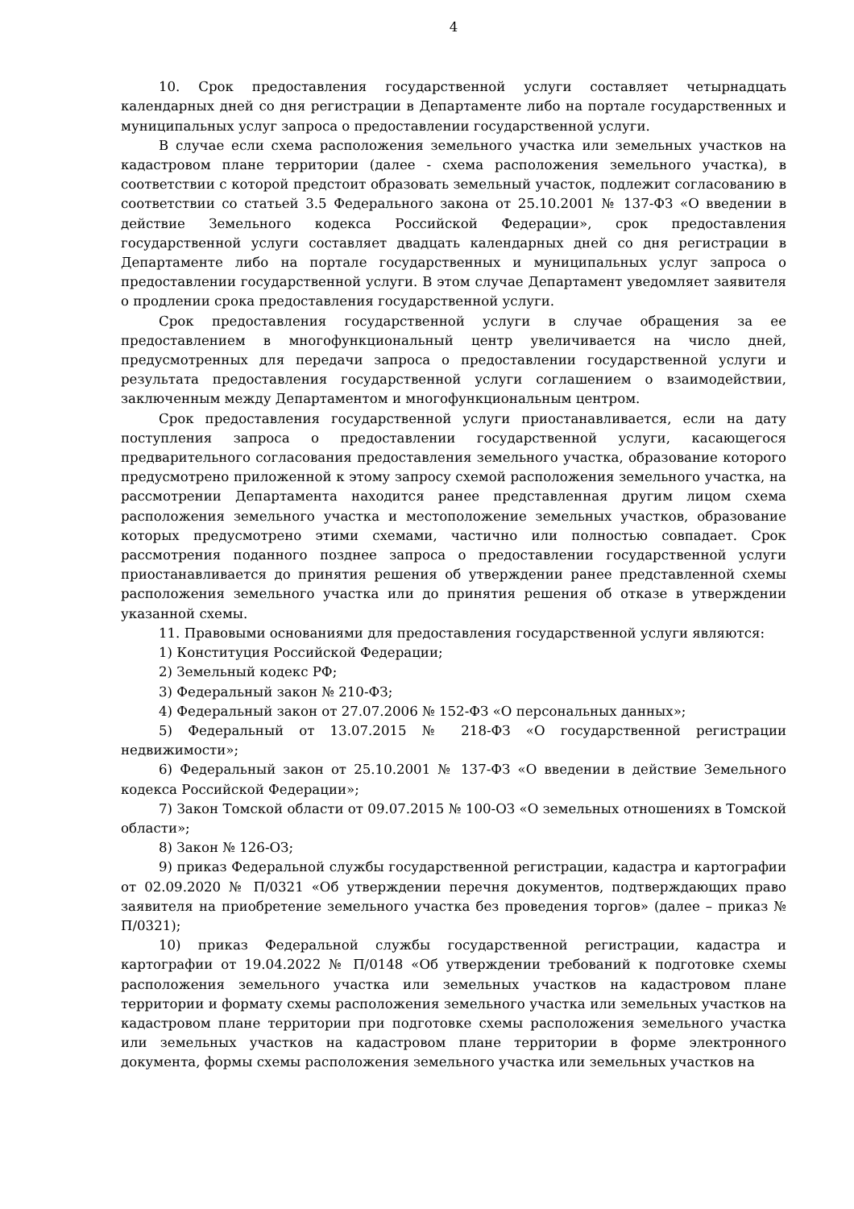4
10. Срок предоставления государственной услуги составляет четырнадцать календарных дней со дня регистрации в Департаменте либо на портале государственных и муниципальных услуг запроса о предоставлении государственной услуги.
В случае если схема расположения земельного участка или земельных участков на кадастровом плане территории (далее - схема расположения земельного участка), в соответствии с которой предстоит образовать земельный участок, подлежит согласованию в соответствии со статьей 3.5 Федерального закона от 25.10.2001 № 137-ФЗ «О введении в действие Земельного кодекса Российской Федерации», срок предоставления государственной услуги составляет двадцать календарных дней со дня регистрации в Департаменте либо на портале государственных и муниципальных услуг запроса о предоставлении государственной услуги. В этом случае Департамент уведомляет заявителя о продлении срока предоставления государственной услуги.
Срок предоставления государственной услуги в случае обращения за ее предоставлением в многофункциональный центр увеличивается на число дней, предусмотренных для передачи запроса о предоставлении государственной услуги и результата предоставления государственной услуги соглашением о взаимодействии, заключенным между Департаментом и многофункциональным центром.
Срок предоставления государственной услуги приостанавливается, если на дату поступления запроса о предоставлении государственной услуги, касающегося предварительного согласования предоставления земельного участка, образование которого предусмотрено приложенной к этому запросу схемой расположения земельного участка, на рассмотрении Департамента находится ранее представленная другим лицом схема расположения земельного участка и местоположение земельных участков, образование которых предусмотрено этими схемами, частично или полностью совпадает. Срок рассмотрения поданного позднее запроса о предоставлении государственной услуги приостанавливается до принятия решения об утверждении ранее представленной схемы расположения земельного участка или до принятия решения об отказе в утверждении указанной схемы.
11. Правовыми основаниями для предоставления государственной услуги являются:
1) Конституция Российской Федерации;
2) Земельный кодекс РФ;
3) Федеральный закон № 210-ФЗ;
4) Федеральный закон от 27.07.2006 № 152-ФЗ «О персональных данных»;
5) Федеральный от 13.07.2015 № 218-ФЗ «О государственной регистрации недвижимости»;
6) Федеральный закон от 25.10.2001 № 137-ФЗ «О введении в действие Земельного кодекса Российской Федерации»;
7) Закон Томской области от 09.07.2015 № 100-ОЗ «О земельных отношениях в Томской области»;
8) Закон № 126-ОЗ;
9) приказ Федеральной службы государственной регистрации, кадастра и картографии от 02.09.2020 № П/0321 «Об утверждении перечня документов, подтверждающих право заявителя на приобретение земельного участка без проведения торгов» (далее – приказ № П/0321);
10) приказ Федеральной службы государственной регистрации, кадастра и картографии от 19.04.2022 № П/0148 «Об утверждении требований к подготовке схемы расположения земельного участка или земельных участков на кадастровом плане территории и формату схемы расположения земельного участка или земельных участков на кадастровом плане территории при подготовке схемы расположения земельного участка или земельных участков на кадастровом плане территории в форме электронного документа, формы схемы расположения земельного участка или земельных участков на